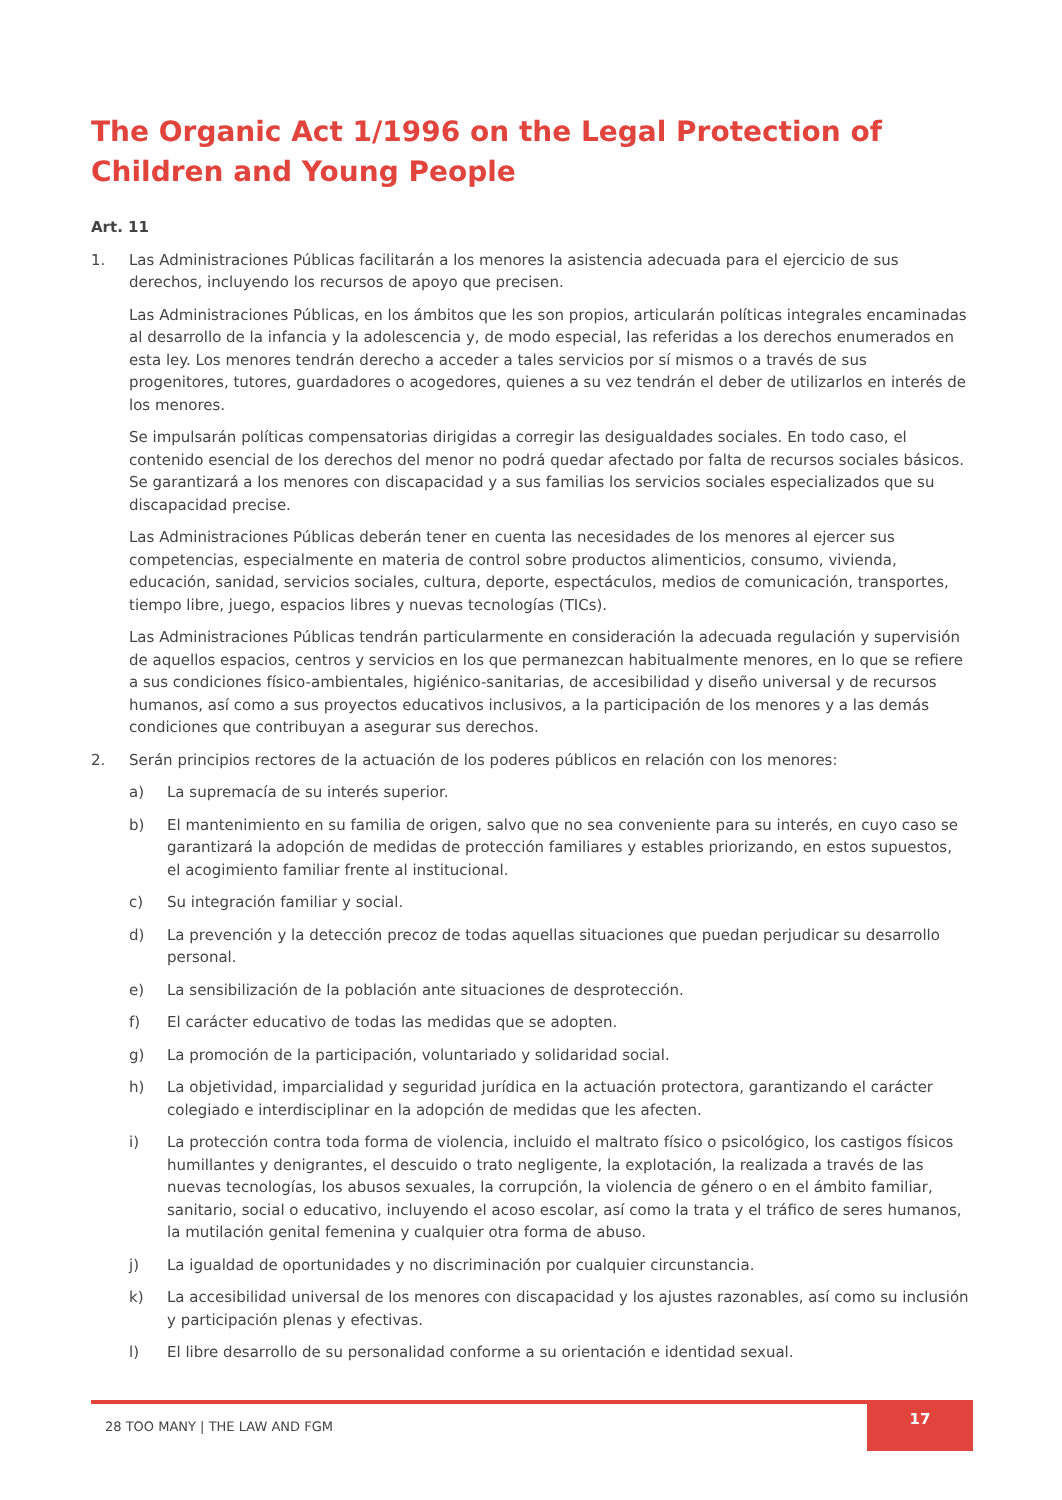The Organic Act 1/1996 on the Legal Protection of Children and Young People
Art. 11
1. Las Administraciones Públicas facilitarán a los menores la asistencia adecuada para el ejercicio de sus derechos, incluyendo los recursos de apoyo que precisen.
Las Administraciones Públicas, en los ámbitos que les son propios, articularán políticas integrales encaminadas al desarrollo de la infancia y la adolescencia y, de modo especial, las referidas a los derechos enumerados en esta ley. Los menores tendrán derecho a acceder a tales servicios por sí mismos o a través de sus progenitores, tutores, guardadores o acogedores, quienes a su vez tendrán el deber de utilizarlos en interés de los menores.
Se impulsarán políticas compensatorias dirigidas a corregir las desigualdades sociales. En todo caso, el contenido esencial de los derechos del menor no podrá quedar afectado por falta de recursos sociales básicos. Se garantizará a los menores con discapacidad y a sus familias los servicios sociales especializados que su discapacidad precise.
Las Administraciones Públicas deberán tener en cuenta las necesidades de los menores al ejercer sus competencias, especialmente en materia de control sobre productos alimenticios, consumo, vivienda, educación, sanidad, servicios sociales, cultura, deporte, espectáculos, medios de comunicación, transportes, tiempo libre, juego, espacios libres y nuevas tecnologías (TICs).
Las Administraciones Públicas tendrán particularmente en consideración la adecuada regulación y supervisión de aquellos espacios, centros y servicios en los que permanezcan habitualmente menores, en lo que se refiere a sus condiciones físico-ambientales, higiénico-sanitarias, de accesibilidad y diseño universal y de recursos humanos, así como a sus proyectos educativos inclusivos, a la participación de los menores y a las demás condiciones que contribuyan a asegurar sus derechos.
2. Serán principios rectores de la actuación de los poderes públicos en relación con los menores:
a) La supremacía de su interés superior.
b) El mantenimiento en su familia de origen, salvo que no sea conveniente para su interés, en cuyo caso se garantizará la adopción de medidas de protección familiares y estables priorizando, en estos supuestos, el acogimiento familiar frente al institucional.
c) Su integración familiar y social.
d) La prevención y la detección precoz de todas aquellas situaciones que puedan perjudicar su desarrollo personal.
e) La sensibilización de la población ante situaciones de desprotección.
f) El carácter educativo de todas las medidas que se adopten.
g) La promoción de la participación, voluntariado y solidaridad social.
h) La objetividad, imparcialidad y seguridad jurídica en la actuación protectora, garantizando el carácter colegiado e interdisciplinar en la adopción de medidas que les afecten.
i) La protección contra toda forma de violencia, incluido el maltrato físico o psicológico, los castigos físicos humillantes y denigrantes, el descuido o trato negligente, la explotación, la realizada a través de las nuevas tecnologías, los abusos sexuales, la corrupción, la violencia de género o en el ámbito familiar, sanitario, social o educativo, incluyendo el acoso escolar, así como la trata y el tráfico de seres humanos, la mutilación genital femenina y cualquier otra forma de abuso.
j) La igualdad de oportunidades y no discriminación por cualquier circunstancia.
k) La accesibilidad universal de los menores con discapacidad y los ajustes razonables, así como su inclusión y participación plenas y efectivas.
l) El libre desarrollo de su personalidad conforme a su orientación e identidad sexual.
28 TOO MANY | THE LAW AND FGM 17